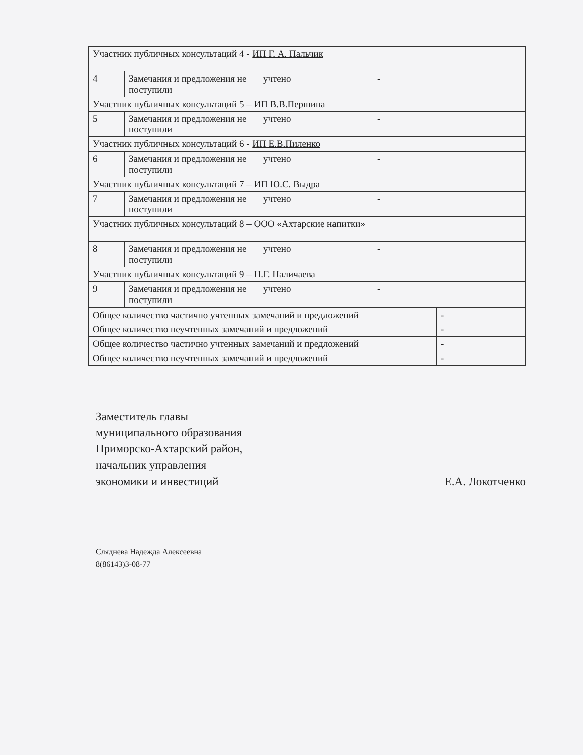| Участник публичных консультаций 4 - ИП Г. А. Пальчик | | | |
| 4 | Замечания и предложения не поступили | учтено | - |
| Участник публичных консультаций 5 – ИП В.В.Першина | | | |
| 5 | Замечания и предложения не поступили | учтено | - |
| Участник публичных консультаций 6 - ИП Е.В.Пиленко | | | |
| 6 | Замечания и предложения не поступили | учтено | - |
| Участник публичных консультаций 7 – ИП Ю.С. Выдра | | | |
| 7 | Замечания и предложения не поступили | учтено | - |
| Участник публичных консультаций 8 – ООО «Ахтарские напитки» | | | |
| 8 | Замечания и предложения не поступили | учтено | - |
| Участник публичных консультаций 9 – Н.Г. Наличаева | | | |
| 9 | Замечания и предложения не поступили | учтено | - |
| Общее количество частично учтенных замечаний и предложений | - |
| Общее количество неучтенных замечаний и предложений | - |
| Общее количество частично учтенных замечаний и предложений | - |
| Общее количество неучтенных замечаний и предложений | - |
Заместитель главы
муниципального образования
Приморско-Ахтарский район,
начальник управления
экономики и инвестиций
Е.А. Локотченко
Сляднева Надежда Алексеевна
8(86143)3-08-77